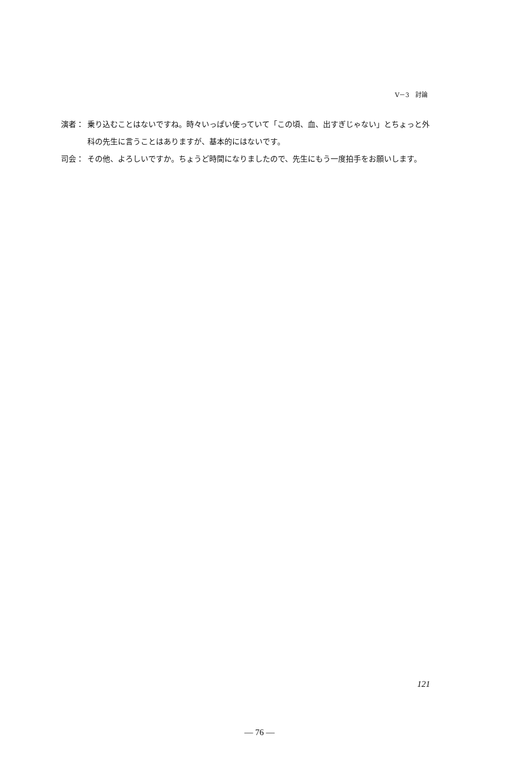V－3　討論
演者： 乗り込むことはないですね。時々いっぱい使っていて「この頃、血、出すぎじゃない」とちょっと外科の先生に言うことはありますが、基本的にはないです。
司会： その他、よろしいですか。ちょうど時間になりましたので、先生にもう一度拍手をお願いします。
121
— 76 —